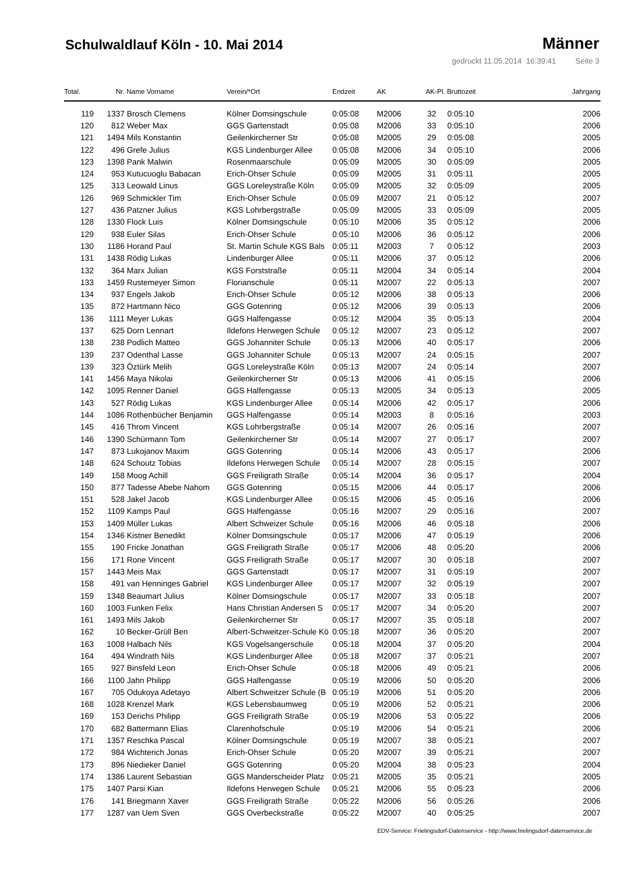Schulwaldlauf Köln - 10. Mai 2014
Männer
gedruckt 11.05.2014 16:39:41 Seite 3
| Total. | Nr. | Name Vorname | Verein/*Ort | Endzeit | AK | AK-Pl. | Bruttozeit | Jahrgang |
| --- | --- | --- | --- | --- | --- | --- | --- | --- |
| 119 | 1337 | Brosch Clemens | Kölner Domsingschule | 0:05:08 | M2006 | 32 | 0:05:10 | 2006 |
| 120 | 812 | Weber Max | GGS Gartenstadt | 0:05:08 | M2006 | 33 | 0:05:10 | 2006 |
| 121 | 1494 | Mils Konstantin | Geilenkircherner Str | 0:05:08 | M2005 | 29 | 0:05:08 | 2005 |
| 122 | 496 | Grefe Julius | KGS Lindenburger Allee | 0:05:08 | M2006 | 34 | 0:05:10 | 2006 |
| 123 | 1398 | Pank Malwin | Rosenmaarschule | 0:05:09 | M2005 | 30 | 0:05:09 | 2005 |
| 124 | 953 | Kutucuoglu Babacan | Erich-Ohser Schule | 0:05:09 | M2005 | 31 | 0:05:11 | 2005 |
| 125 | 313 | Leowald Linus | GGS Loreleystraße Köln | 0:05:09 | M2005 | 32 | 0:05:09 | 2005 |
| 126 | 969 | Schmickler Tim | Erich-Ohser Schule | 0:05:09 | M2007 | 21 | 0:05:12 | 2007 |
| 127 | 436 | Patzner Julius | KGS Lohrbergstraße | 0:05:09 | M2005 | 33 | 0:05:09 | 2005 |
| 128 | 1330 | Flock Luis | Kölner Domsingschule | 0:05:10 | M2006 | 35 | 0:05:12 | 2006 |
| 129 | 938 | Euler Silas | Erich-Ohser Schule | 0:05:10 | M2006 | 36 | 0:05:12 | 2006 |
| 130 | 1186 | Horand Paul | St. Martin Schule KGS Bals | 0:05:11 | M2003 | 7 | 0:05:12 | 2003 |
| 131 | 1438 | Rödig Lukas | Lindenburger Allee | 0:05:11 | M2006 | 37 | 0:05:12 | 2006 |
| 132 | 364 | Marx Julian | KGS Forststraße | 0:05:11 | M2004 | 34 | 0:05:14 | 2004 |
| 133 | 1459 | Rustemeyer Simon | Florianschule | 0:05:11 | M2007 | 22 | 0:05:13 | 2007 |
| 134 | 937 | Engels Jakob | Erich-Ohser Schule | 0:05:12 | M2006 | 38 | 0:05:13 | 2006 |
| 135 | 872 | Hartmann Nico | GGS Gotenring | 0:05:12 | M2006 | 39 | 0:05:13 | 2006 |
| 136 | 1111 | Meyer Lukas | GGS Halfengasse | 0:05:12 | M2004 | 35 | 0:05:13 | 2004 |
| 137 | 625 | Dorn Lennart | Ildefons Herwegen Schule | 0:05:12 | M2007 | 23 | 0:05:12 | 2007 |
| 138 | 238 | Podlich Matteo | GGS Johanniter Schule | 0:05:13 | M2006 | 40 | 0:05:17 | 2006 |
| 139 | 237 | Odenthal Lasse | GGS Johanniter Schule | 0:05:13 | M2007 | 24 | 0:05:15 | 2007 |
| 139 | 323 | Öztürk Melih | GGS Loreleystraße Köln | 0:05:13 | M2007 | 24 | 0:05:14 | 2007 |
| 141 | 1456 | Maya Nikolai | Geilenkircherner Str | 0:05:13 | M2006 | 41 | 0:05:15 | 2006 |
| 142 | 1095 | Renner Daniel | GGS Halfengasse | 0:05:13 | M2005 | 34 | 0:05:13 | 2005 |
| 143 | 527 | Rödig Lukas | KGS Lindenburger Allee | 0:05:14 | M2006 | 42 | 0:05:17 | 2006 |
| 144 | 1086 | Rothenbücher Benjamin | GGS Halfengasse | 0:05:14 | M2003 | 8 | 0:05:16 | 2003 |
| 145 | 416 | Throm Vincent | KGS Lohrbergstraße | 0:05:14 | M2007 | 26 | 0:05:16 | 2007 |
| 146 | 1390 | Schürmann Tom | Geilenkircherner Str | 0:05:14 | M2007 | 27 | 0:05:17 | 2007 |
| 147 | 873 | Lukojanov Maxim | GGS Gotenring | 0:05:14 | M2006 | 43 | 0:05:17 | 2006 |
| 148 | 624 | Schoutz Tobias | Ildefons Herwegen Schule | 0:05:14 | M2007 | 28 | 0:05:15 | 2007 |
| 149 | 158 | Moog Achill | GGS Freiligrath Straße | 0:05:14 | M2004 | 36 | 0:05:17 | 2004 |
| 150 | 877 | Tadesse Abebe Nahom | GGS Gotenring | 0:05:15 | M2006 | 44 | 0:05:17 | 2006 |
| 151 | 528 | Jakel Jacob | KGS Lindenburger Allee | 0:05:15 | M2006 | 45 | 0:05:16 | 2006 |
| 152 | 1109 | Kamps Paul | GGS Halfengasse | 0:05:16 | M2007 | 29 | 0:05:16 | 2007 |
| 153 | 1409 | Müller Lukas | Albert Schweizer Schule | 0:05:16 | M2006 | 46 | 0:05:18 | 2006 |
| 154 | 1346 | Kistner Benedikt | Kölner Domsingschule | 0:05:17 | M2006 | 47 | 0:05:19 | 2006 |
| 155 | 190 | Fricke Jonathan | GGS Freiligrath Straße | 0:05:17 | M2006 | 48 | 0:05:20 | 2006 |
| 156 | 171 | Rone Vincent | GGS Freiligrath Straße | 0:05:17 | M2007 | 30 | 0:05:18 | 2007 |
| 157 | 1443 | Meis Max | GGS Gartenstadt | 0:05:17 | M2007 | 31 | 0:05:19 | 2007 |
| 158 | 491 | van Henninges Gabriel | KGS Lindenburger Allee | 0:05:17 | M2007 | 32 | 0:05:19 | 2007 |
| 159 | 1348 | Beaumart Julius | Kölner Domsingschule | 0:05:17 | M2007 | 33 | 0:05:18 | 2007 |
| 160 | 1003 | Funken Felix | Hans Christian Andersen S | 0:05:17 | M2007 | 34 | 0:05:20 | 2007 |
| 161 | 1493 | Mils Jakob | Geilenkircherner Str | 0:05:17 | M2007 | 35 | 0:05:18 | 2007 |
| 162 | 10 | Becker-Grüll Ben | Albert-Schweitzer-Schule Kö | 0:05:18 | M2007 | 36 | 0:05:20 | 2007 |
| 163 | 1008 | Halbach Nils | KGS Vogelsangerschule | 0:05:18 | M2004 | 37 | 0:05:20 | 2004 |
| 164 | 494 | Windrath Nils | KGS Lindenburger Allee | 0:05:18 | M2007 | 37 | 0:05:21 | 2007 |
| 165 | 927 | Binsfeld Leon | Erich-Ohser Schule | 0:05:18 | M2006 | 49 | 0:05:21 | 2006 |
| 166 | 1100 | Jahn Philipp | GGS Halfengasse | 0:05:19 | M2006 | 50 | 0:05:20 | 2006 |
| 167 | 705 | Odukoya Adetayo | Albert Schweitzer Schule (B | 0:05:19 | M2006 | 51 | 0:05:20 | 2006 |
| 168 | 1028 | Krenzel Mark | KGS Lebensbaumweg | 0:05:19 | M2006 | 52 | 0:05:21 | 2006 |
| 169 | 153 | Derichs Philipp | GGS Freiligrath Straße | 0:05:19 | M2006 | 53 | 0:05:22 | 2006 |
| 170 | 682 | Battermann Elias | Clarenhofschule | 0:05:19 | M2006 | 54 | 0:05:21 | 2006 |
| 171 | 1357 | Reschka Pascal | Kölner Domsingschule | 0:05:19 | M2007 | 38 | 0:05:21 | 2007 |
| 172 | 984 | Wichterich Jonas | Erich-Ohser Schule | 0:05:20 | M2007 | 39 | 0:05:21 | 2007 |
| 173 | 896 | Niedieker Daniel | GGS Gotenring | 0:05:20 | M2004 | 38 | 0:05:23 | 2004 |
| 174 | 1386 | Laurent Sebastian | GGS Manderscheider Platz | 0:05:21 | M2005 | 35 | 0:05:21 | 2005 |
| 175 | 1407 | Parsi Kian | Ildefons Herwegen Schule | 0:05:21 | M2006 | 55 | 0:05:23 | 2006 |
| 176 | 141 | Briegmann Xaver | GGS Freiligrath Straße | 0:05:22 | M2006 | 56 | 0:05:26 | 2006 |
| 177 | 1287 | van Uem Sven | GGS Overbeckstraße | 0:05:22 | M2007 | 40 | 0:05:25 | 2007 |
EDV-Service: Frielingsdorf-Datenservice - http://www.frielingsdorf-datenservice.de